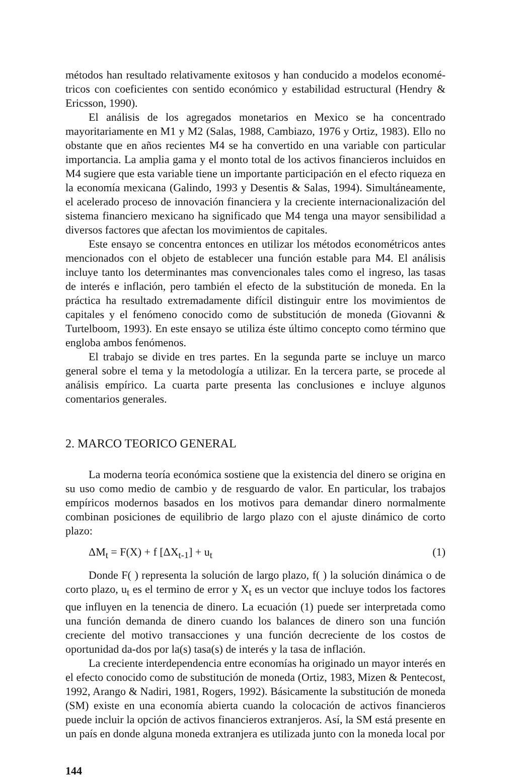métodos han resultado relativamente exitosos y han conducido a modelos economé-tricos con coeficientes con sentido económico y estabilidad estructural (Hendry & Ericsson, 1990).
El análisis de los agregados monetarios en Mexico se ha concentrado mayoritariamente en M1 y M2 (Salas, 1988, Cambiazo, 1976 y Ortiz, 1983). Ello no obstante que en años recientes M4 se ha convertido en una variable con particular importancia. La amplia gama y el monto total de los activos financieros incluidos en M4 sugiere que esta variable tiene un importante participación en el efecto riqueza en la economía mexicana (Galindo, 1993 y Desentis & Salas, 1994). Simultáneamente, el acelerado proceso de innovación financiera y la creciente internacionalización del sistema financiero mexicano ha significado que M4 tenga una mayor sensibilidad a diversos factores que afectan los movimientos de capitales.
Este ensayo se concentra entonces en utilizar los métodos econométricos antes mencionados con el objeto de establecer una función estable para M4. El análisis incluye tanto los determinantes mas convencionales tales como el ingreso, las tasas de interés e inflación, pero también el efecto de la substitución de moneda. En la práctica ha resultado extremadamente difícil distinguir entre los movimientos de capitales y el fenómeno conocido como de substitución de moneda (Giovanni & Turtelboom, 1993). En este ensayo se utiliza éste último concepto como término que engloba ambos fenómenos.
El trabajo se divide en tres partes. En la segunda parte se incluye un marco general sobre el tema y la metodología a utilizar. En la tercera parte, se procede al análisis empírico. La cuarta parte presenta las conclusiones e incluye algunos comentarios generales.
2. MARCO TEORICO GENERAL
La moderna teoría económica sostiene que la existencia del dinero se origina en su uso como medio de cambio y de resguardo de valor. En particular, los trabajos empíricos modernos basados en los motivos para demandar dinero normalmente combinan posiciones de equilibrio de largo plazo con el ajuste dinámico de corto plazo:
ΔM<sub>t</sub> = F(X) + f [ΔX<sub>t-1</sub>] + u<sub>t</sub> (1)
Donde F( ) representa la solución de largo plazo, f( ) la solución dinámica o de corto plazo, u<sub>t</sub> es el termino de error y X<sub>t</sub> es un vector que incluye todos los factores que influyen en la tenencia de dinero. La ecuación (1) puede ser interpretada como una función demanda de dinero cuando los balances de dinero son una función creciente del motivo transacciones y una función decreciente de los costos de oportunidad da-dos por la(s) tasa(s) de interés y la tasa de inflación.
La creciente interdependencia entre economías ha originado un mayor interés en el efecto conocido como de substitución de moneda (Ortiz, 1983, Mizen & Pentecost, 1992, Arango & Nadiri, 1981, Rogers, 1992). Básicamente la substitución de moneda (SM) existe en una economía abierta cuando la colocación de activos financieros puede incluir la opción de activos financieros extranjeros. Así, la SM está presente en un país en donde alguna moneda extranjera es utilizada junto con la moneda local por
144